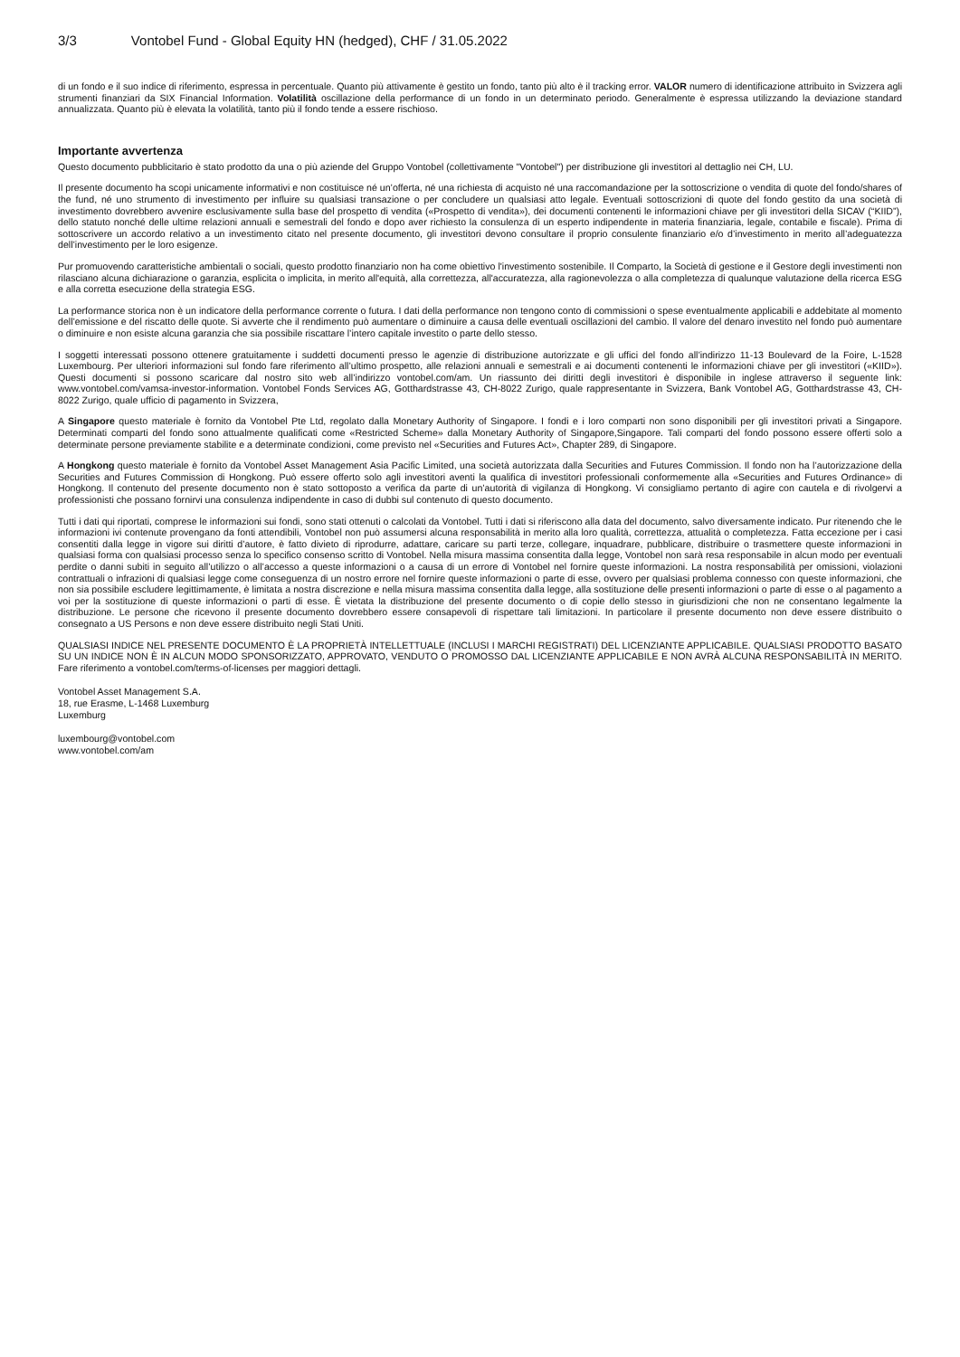3/3 Vontobel Fund - Global Equity HN (hedged), CHF / 31.05.2022
di un fondo e il suo indice di riferimento, espressa in percentuale. Quanto più attivamente è gestito un fondo, tanto più alto è il tracking error. VALOR numero di identificazione attribuito in Svizzera agli strumenti finanziari da SIX Financial Information. Volatilità oscillazione della performance di un fondo in un determinato periodo. Generalmente è espressa utilizzando la deviazione standard annualizzata. Quanto più è elevata la volatilità, tanto più il fondo tende a essere rischioso.
Importante avvertenza
Questo documento pubblicitario è stato prodotto da una o più aziende del Gruppo Vontobel (collettivamente "Vontobel") per distribuzione gli investitori al dettaglio nei CH, LU.
Il presente documento ha scopi unicamente informativi e non costituisce né un’offerta, né una richiesta di acquisto né una raccomandazione per la sottoscrizione o vendita di quote del fondo/shares of the fund, né uno strumento di investimento per influire su qualsiasi transazione o per concludere un qualsiasi atto legale. Eventuali sottoscrizioni di quote del fondo gestito da una società di investimento dovrebbero avvenire esclusivamente sulla base del prospetto di vendita («Prospetto di vendita»), dei documenti contenenti le informazioni chiave per gli investitori della SICAV (“KIID”), dello statuto nonché delle ultime relazioni annuali e semestrali del fondo e dopo aver richiesto la consulenza di un esperto indipendente in materia finanziaria, legale, contabile e fiscale). Prima di sottoscrivere un accordo relativo a un investimento citato nel presente documento, gli investitori devono consultare il proprio consulente finanziario e/o d’investimento in merito all’adeguatezza dell’investimento per le loro esigenze.
Pur promuovendo caratteristiche ambientali o sociali, questo prodotto finanziario non ha come obiettivo l'investimento sostenibile. Il Comparto, la Società di gestione e il Gestore degli investimenti non rilasciano alcuna dichiarazione o garanzia, esplicita o implicita, in merito all'equità, alla correttezza, all'accuratezza, alla ragionevolezza o alla completezza di qualunque valutazione della ricerca ESG e alla corretta esecuzione della strategia ESG.
La performance storica non è un indicatore della performance corrente o futura. I dati della performance non tengono conto di commissioni o spese eventualmente applicabili e addebitate al momento dell’emissione e del riscatto delle quote. Si avverte che il rendimento può aumentare o diminuire a causa delle eventuali oscillazioni del cambio. Il valore del denaro investito nel fondo può aumentare o diminuire e non esiste alcuna garanzia che sia possibile riscattare l’intero capitale investito o parte dello stesso.
I soggetti interessati possono ottenere gratuitamente i suddetti documenti presso le agenzie di distribuzione autorizzate e gli uffici del fondo all’indirizzo 11-13 Boulevard de la Foire, L-1528 Luxembourg. Per ulteriori informazioni sul fondo fare riferimento all’ultimo prospetto, alle relazioni annuali e semestrali e ai documenti contenenti le informazioni chiave per gli investitori («KIID»). Questi documenti si possono scaricare dal nostro sito web all’indirizzo vontobel.com/am. Un riassunto dei diritti degli investitori è disponibile in inglese attraverso il seguente link: www.vontobel.com/vamsa-investor-information. Vontobel Fonds Services AG, Gotthardstrasse 43, CH-8022 Zurigo, quale rappresentante in Svizzera, Bank Vontobel AG, Gotthardstrasse 43, CH-8022 Zurigo, quale ufficio di pagamento in Svizzera,
A Singapore questo materiale è fornito da Vontobel Pte Ltd, regolato dalla Monetary Authority of Singapore. I fondi e i loro comparti non sono disponibili per gli investitori privati a Singapore. Determinati comparti del fondo sono attualmente qualificati come «Restricted Scheme» dalla Monetary Authority of Singapore,Singapore. Tali comparti del fondo possono essere offerti solo a determinate persone previamente stabilite e a determinate condizioni, come previsto nel «Securities and Futures Act», Chapter 289, di Singapore.
A Hongkong questo materiale è fornito da Vontobel Asset Management Asia Pacific Limited, una società autorizzata dalla Securities and Futures Commission. Il fondo non ha l’autorizzazione della Securities and Futures Commission di Hongkong. Può essere offerto solo agli investitori aventi la qualifica di investitori professionali conformemente alla «Securities and Futures Ordinance» di Hongkong. Il contenuto del presente documento non è stato sottoposto a verifica da parte di un’autorità di vigilanza di Hongkong. Vi consigliamo pertanto di agire con cautela e di rivolgervi a professionisti che possano fornirvi una consulenza indipendente in caso di dubbi sul contenuto di questo documento.
Tutti i dati qui riportati, comprese le informazioni sui fondi, sono stati ottenuti o calcolati da Vontobel. Tutti i dati si riferiscono alla data del documento, salvo diversamente indicato. Pur ritenendo che le informazioni ivi contenute provengano da fonti attendibili, Vontobel non può assumersi alcuna responsabilità in merito alla loro qualità, correttezza, attualità o completezza. Fatta eccezione per i casi consentiti dalla legge in vigore sui diritti d’autore, è fatto divieto di riprodurre, adattare, caricare su parti terze, collegare, inquadrare, pubblicare, distribuire o trasmettere queste informazioni in qualsiasi forma con qualsiasi processo senza lo specifico consenso scritto di Vontobel. Nella misura massima consentita dalla legge, Vontobel non sarà resa responsabile in alcun modo per eventuali perdite o danni subiti in seguito all’utilizzo o all’accesso a queste informazioni o a causa di un errore di Vontobel nel fornire queste informazioni. La nostra responsabilità per omissioni, violazioni contrattuali o infrazioni di qualsiasi legge come conseguenza di un nostro errore nel fornire queste informazioni o parte di esse, ovvero per qualsiasi problema connesso con queste informazioni, che non sia possibile escludere legittimamente, è limitata a nostra discrezione e nella misura massima consentita dalla legge, alla sostituzione delle presenti informazioni o parte di esse o al pagamento a voi per la sostituzione di queste informazioni o parti di esse. È vietata la distribuzione del presente documento o di copie dello stesso in giurisdizioni che non ne consentano legalmente la distribuzione. Le persone che ricevono il presente documento dovrebbero essere consapevoli di rispettare tali limitazioni. In particolare il presente documento non deve essere distribuito o consegnato a US Persons e non deve essere distribuito negli Stati Uniti.
QUALSIASI INDICE NEL PRESENTE DOCUMENTO È LA PROPRIETÀ INTELLETTUALE (INCLUSI I MARCHI REGISTRATI) DEL LICENZIANTE APPLICABILE. QUALSIASI PRODOTTO BASATO SU UN INDICE NON È IN ALCUN MODO SPONSORIZZATO, APPROVATO, VENDUTO O PROMOSSO DAL LICENZIANTE APPLICABILE E NON AVRÀ ALCUNA RESPONSABILITÀ IN MERITO. Fare riferimento a vontobel.com/terms-of-licenses per maggiori dettagli.
Vontobel Asset Management S.A.
18, rue Erasme, L-1468 Luxemburg
Luxemburg
luxembourg@vontobel.com
www.vontobel.com/am